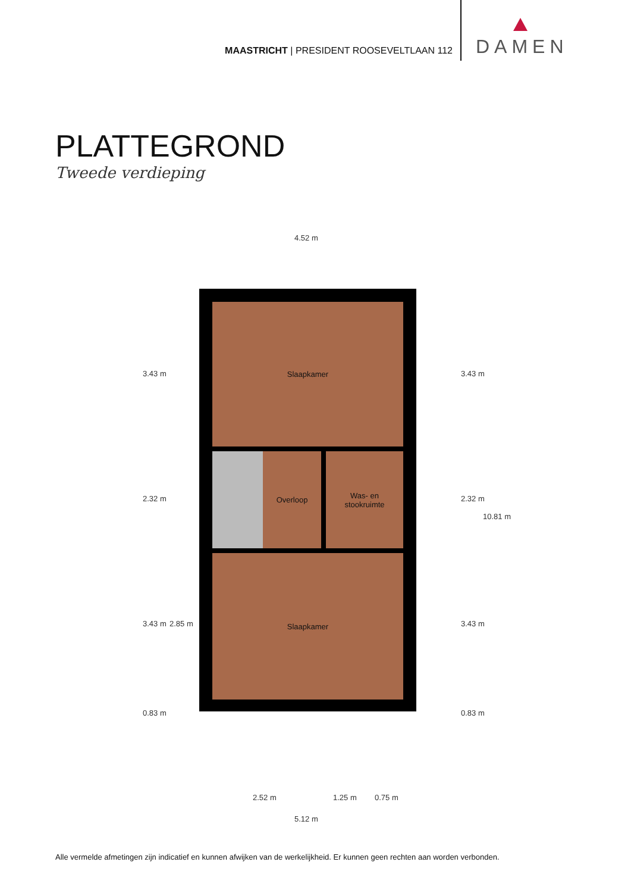MAASTRICHT | PRESIDENT ROOSEVELTLAAN 112
DAMEN
PLATTEGROND
Tweede verdieping
4.52 m
Slaapkamer
Overloop
Was- en
stookruimte
Slaapkamer
3.43 m
2.32 m
3.43 m 2.85 m
0.83 m
3.43 m
2.32 m
10.81 m
3.43 m
0.83 m
2.52 m 1.25 m 0.75 m
5.12 m
Alle vermelde afmetingen zijn indicatief en kunnen afwijken van de werkelijkheid. Er kunnen geen rechten aan worden verbonden.